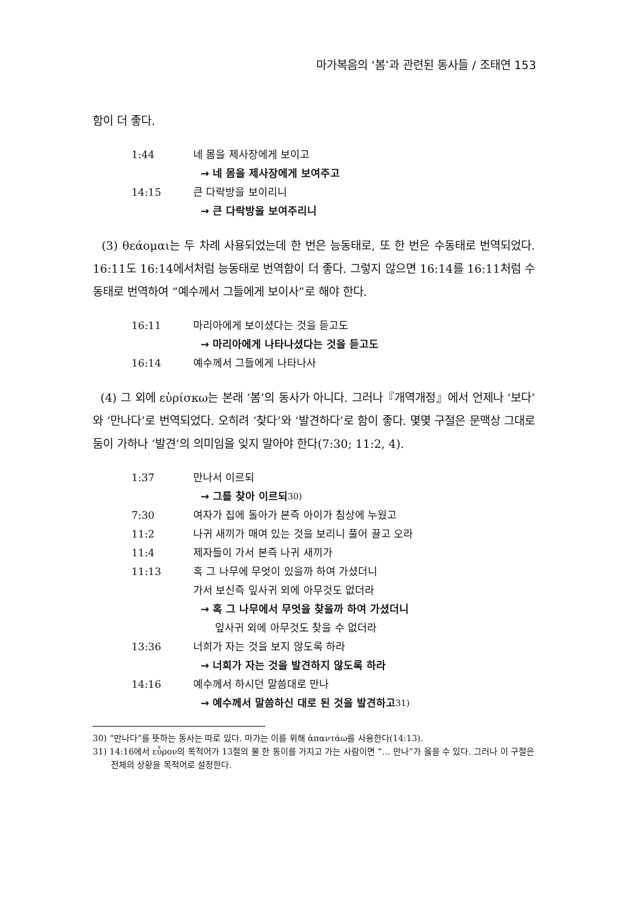마가복음의 ‘봄’과 관련된 동사들 / 조태연 153
함이 더 좋다.
1:44 네 몸을 제사장에게 보이고
→ 네 몸을 제사장에게 보여주고
14:15 큰 다락방을 보이리니
→ 큰 다락방을 보여주리니
(3) θεάομαι는 두 차례 사용되었는데 한 번은 능동태로, 또 한 번은 수동태로 번역되었다. 16:11도 16:14에서처럼 능동태로 번역함이 더 좋다. 그렇지 않으면 16:14를 16:11처럼 수동태로 번역하여 “예수께서 그들에게 보이사”로 해야 한다.
16:11 마리아에게 보이셨다는 것을 듣고도
→ 마리아에게 나타나셨다는 것을 듣고도
16:14 예수께서 그들에게 나타나사
(4) 그 외에 εὑρίσκω는 본래 ‘봄’의 동사가 아니다. 그러나『개역개정』에서 언제나 ‘보다’와 ‘만나다’로 번역되었다. 오히려 ‘찾다’와 ‘발견하다’로 함이 좋다. 몇몇 구절은 문맥상 그대로 둠이 가하나 ‘발견’의 의미임을 잊지 말아야 한다(7:30; 11:2, 4).
1:37 만나서 이르되
→ 그를 찾아 이르되<sup>30)</sup>
7:30 여자가 집에 돌아가 본즉 아이가 침상에 누웠고
11:2 나귀 새끼가 매여 있는 것을 보리니 풀어 끌고 오라
11:4 제자들이 가서 본즉 나귀 새끼가
11:13 혹 그 나무에 무엇이 있을까 하여 가셨더니
가서 보신즉 잎사귀 외에 아무것도 없더라
→ 혹 그 나무에서 무엇을 찾을까 하여 가셨더니
잎사귀 외에 아무것도 찾을 수 없더라
13:36 너희가 자는 것을 보지 않도록 하라
→ 너희가 자는 것을 발견하지 않도록 하라
14:16 예수께서 하시던 말씀대로 만나
→ 예수께서 말씀하신 대로 된 것을 발견하고<sup>31)</sup>
30) “만나다”를 뜻하는 동사는 따로 있다. 마가는 이를 위해 ἀπαντάω를 사용한다(14:13).
31) 14:16에서 εὗρον의 목적어가 13절의 물 한 동이를 가지고 가는 사람이면 “… 만나”가 옳을 수 있다. 그러나 이 구절은 전체의 상황을 목적어로 설정한다.